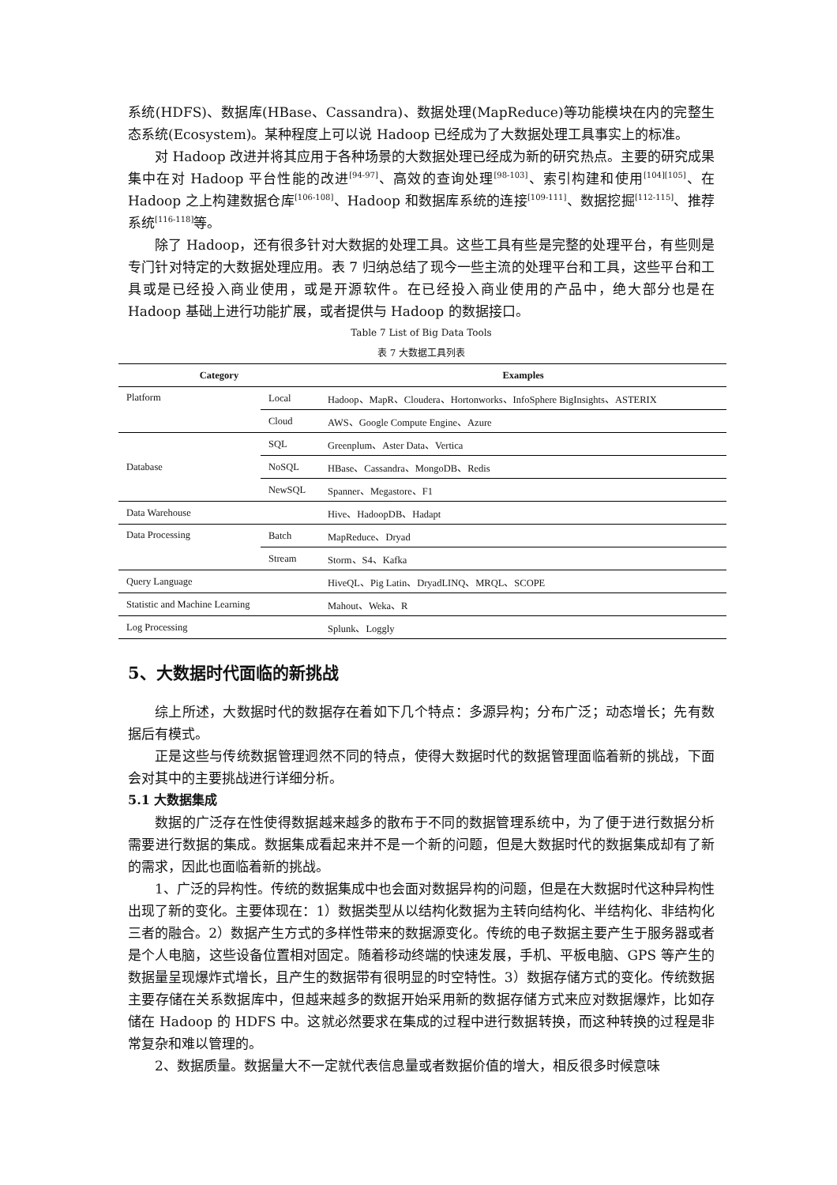系统(HDFS)、数据库(HBase、Cassandra)、数据处理(MapReduce)等功能模块在内的完整生态系统(Ecosystem)。某种程度上可以说 Hadoop 已经成为了大数据处理工具事实上的标准。
对 Hadoop 改进并将其应用于各种场景的大数据处理已经成为新的研究热点。主要的研究成果集中在对 Hadoop 平台性能的改进<sup>[94-97]</sup>、高效的查询处理<sup>[98-103]</sup>、索引构建和使用<sup>[104][105]</sup>、在 Hadoop 之上构建数据仓库<sup>[106-108]</sup>、Hadoop 和数据库系统的连接<sup>[109-111]</sup>、数据挖掘<sup>[112-115]</sup>、推荐系统<sup>[116-118]</sup>等。
除了 Hadoop，还有很多针对大数据的处理工具。这些工具有些是完整的处理平台，有些则是专门针对特定的大数据处理应用。表 7 归纳总结了现今一些主流的处理平台和工具，这些平台和工具或是已经投入商业使用，或是开源软件。在已经投入商业使用的产品中，绝大部分也是在 Hadoop 基础上进行功能扩展，或者提供与 Hadoop 的数据接口。
Table 7 List of Big Data Tools
表 7 大数据工具列表
| Category | | Examples |
| --- | --- | --- |
| Platform | Local | Hadoop、MapR、Cloudera、Hortonworks、InfoSphere BigInsights、ASTERIX |
| | Cloud | AWS、Google Compute Engine、Azure |
| Database | SQL | Greenplum、Aster Data、Vertica |
| | NoSQL | HBase、Cassandra、MongoDB、Redis |
| | NewSQL | Spanner、Megastore、F1 |
| Data Warehouse | | Hive、HadoopDB、Hadapt |
| Data Processing | Batch | MapReduce、Dryad |
| | Stream | Storm、S4、Kafka |
| Query Language | | HiveQL、Pig Latin、DryadLINQ、MRQL、SCOPE |
| Statistic and Machine Learning | | Mahout、Weka、R |
| Log Processing | | Splunk、Loggly |
5、大数据时代面临的新挑战
综上所述，大数据时代的数据存在着如下几个特点：多源异构；分布广泛；动态增长；先有数据后有模式。
正是这些与传统数据管理迥然不同的特点，使得大数据时代的数据管理面临着新的挑战，下面会对其中的主要挑战进行详细分析。
5.1 大数据集成
数据的广泛存在性使得数据越来越多的散布于不同的数据管理系统中，为了便于进行数据分析需要进行数据的集成。数据集成看起来并不是一个新的问题，但是大数据时代的数据集成却有了新的需求，因此也面临着新的挑战。
1、广泛的异构性。传统的数据集成中也会面对数据异构的问题，但是在大数据时代这种异构性出现了新的变化。主要体现在：1）数据类型从以结构化数据为主转向结构化、半结构化、非结构化三者的融合。2）数据产生方式的多样性带来的数据源变化。传统的电子数据主要产生于服务器或者是个人电脑，这些设备位置相对固定。随着移动终端的快速发展，手机、平板电脑、GPS 等产生的数据量呈现爆炸式增长，且产生的数据带有很明显的时空特性。3）数据存储方式的变化。传统数据主要存储在关系数据库中，但越来越多的数据开始采用新的数据存储方式来应对数据爆炸，比如存储在 Hadoop 的 HDFS 中。这就必然要求在集成的过程中进行数据转换，而这种转换的过程是非常复杂和难以管理的。
2、数据质量。数据量大不一定就代表信息量或者数据价值的增大，相反很多时候意味